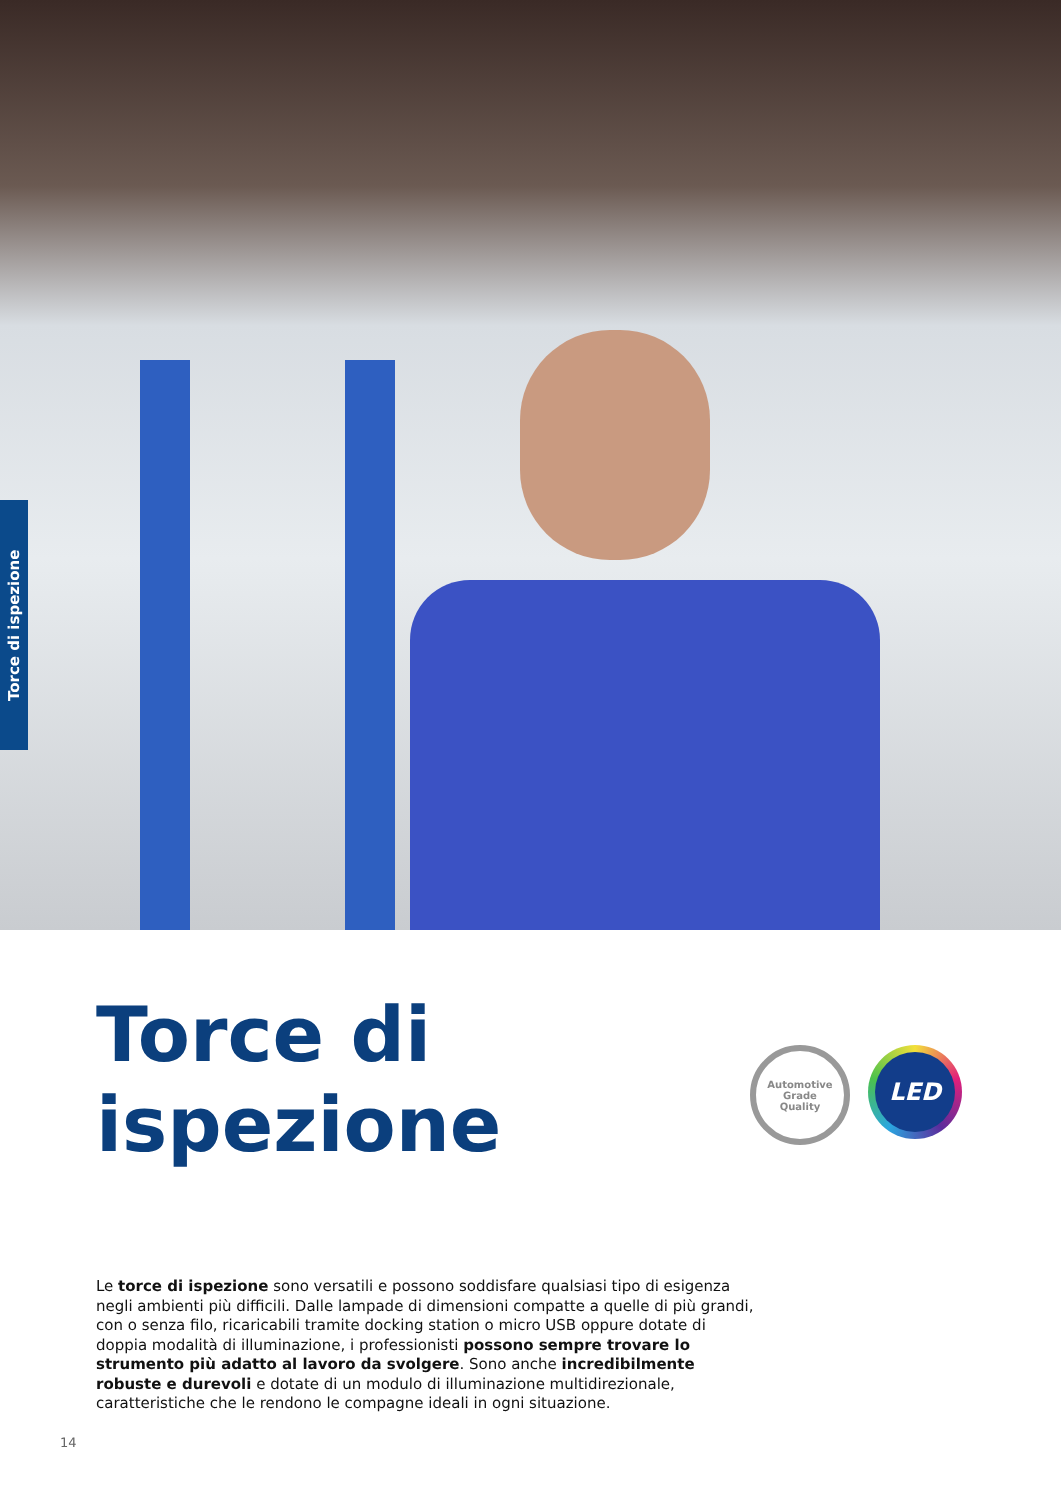Torce di ispezione
Torce di
ispezione
Automotive
Grade
Quality
LED
Le torce di ispezione sono versatili e possono soddisfare qualsiasi tipo di esigenza negli ambienti più difficili. Dalle lampade di dimensioni compatte a quelle di più grandi, con o senza filo, ricaricabili tramite docking station o micro USB oppure dotate di doppia modalità di illuminazione, i professionisti possono sempre trovare lo strumento più adatto al lavoro da svolgere. Sono anche incredibilmente robuste e durevoli e dotate di un modulo di illuminazione multidirezionale, caratteristiche che le rendono le compagne ideali in ogni situazione.
14